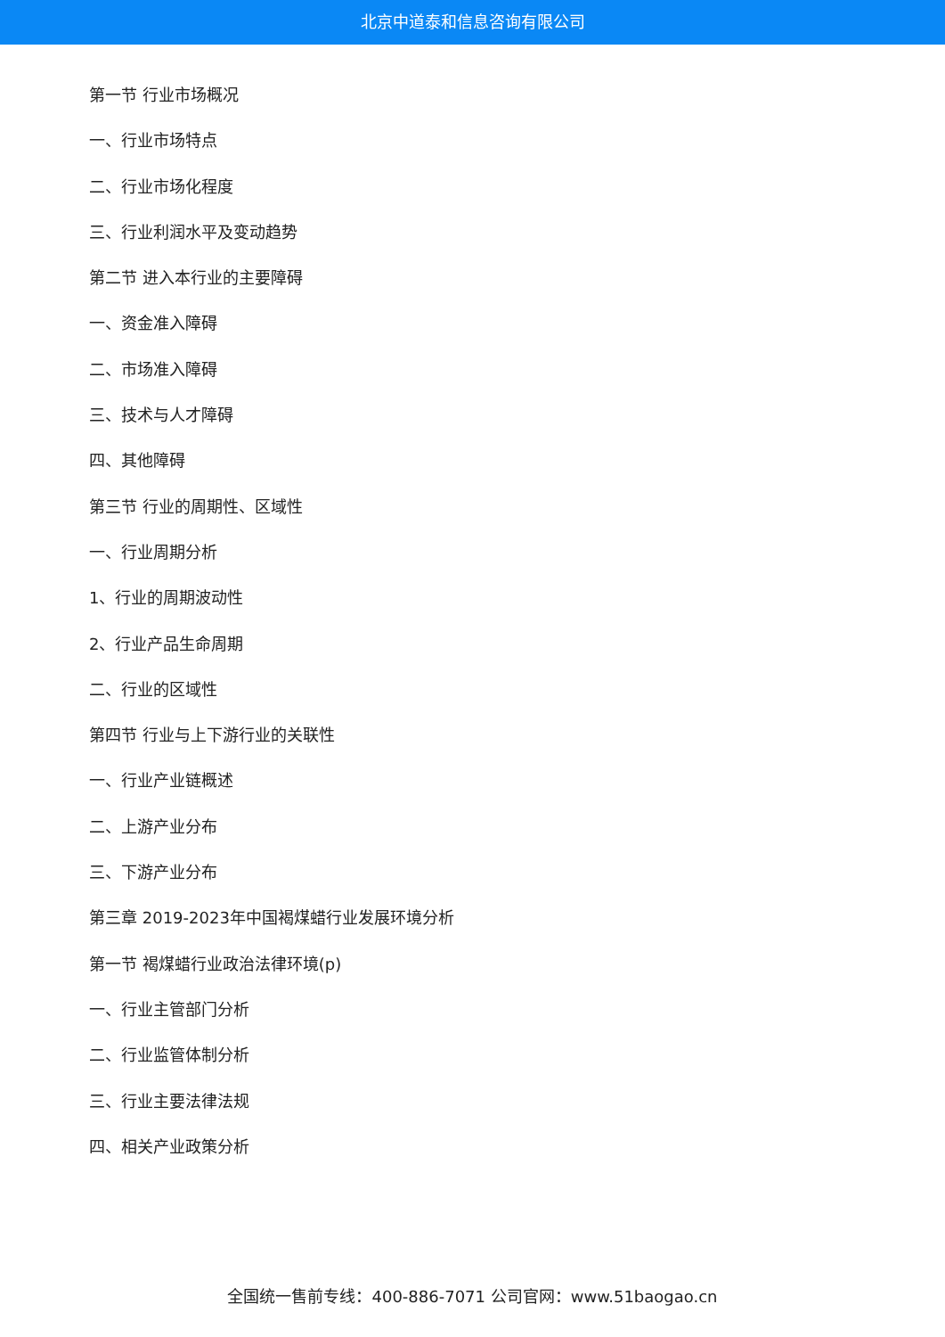北京中道泰和信息咨询有限公司
第一节 行业市场概况
一、行业市场特点
二、行业市场化程度
三、行业利润水平及变动趋势
第二节 进入本行业的主要障碍
一、资金准入障碍
二、市场准入障碍
三、技术与人才障碍
四、其他障碍
第三节 行业的周期性、区域性
一、行业周期分析
1、行业的周期波动性
2、行业产品生命周期
二、行业的区域性
第四节 行业与上下游行业的关联性
一、行业产业链概述
二、上游产业分布
三、下游产业分布
第三章 2019-2023年中国褐煤蜡行业发展环境分析
第一节 褐煤蜡行业政治法律环境(p)
一、行业主管部门分析
二、行业监管体制分析
三、行业主要法律法规
四、相关产业政策分析
全国统一售前专线：400-886-7071 公司官网：www.51baogao.cn